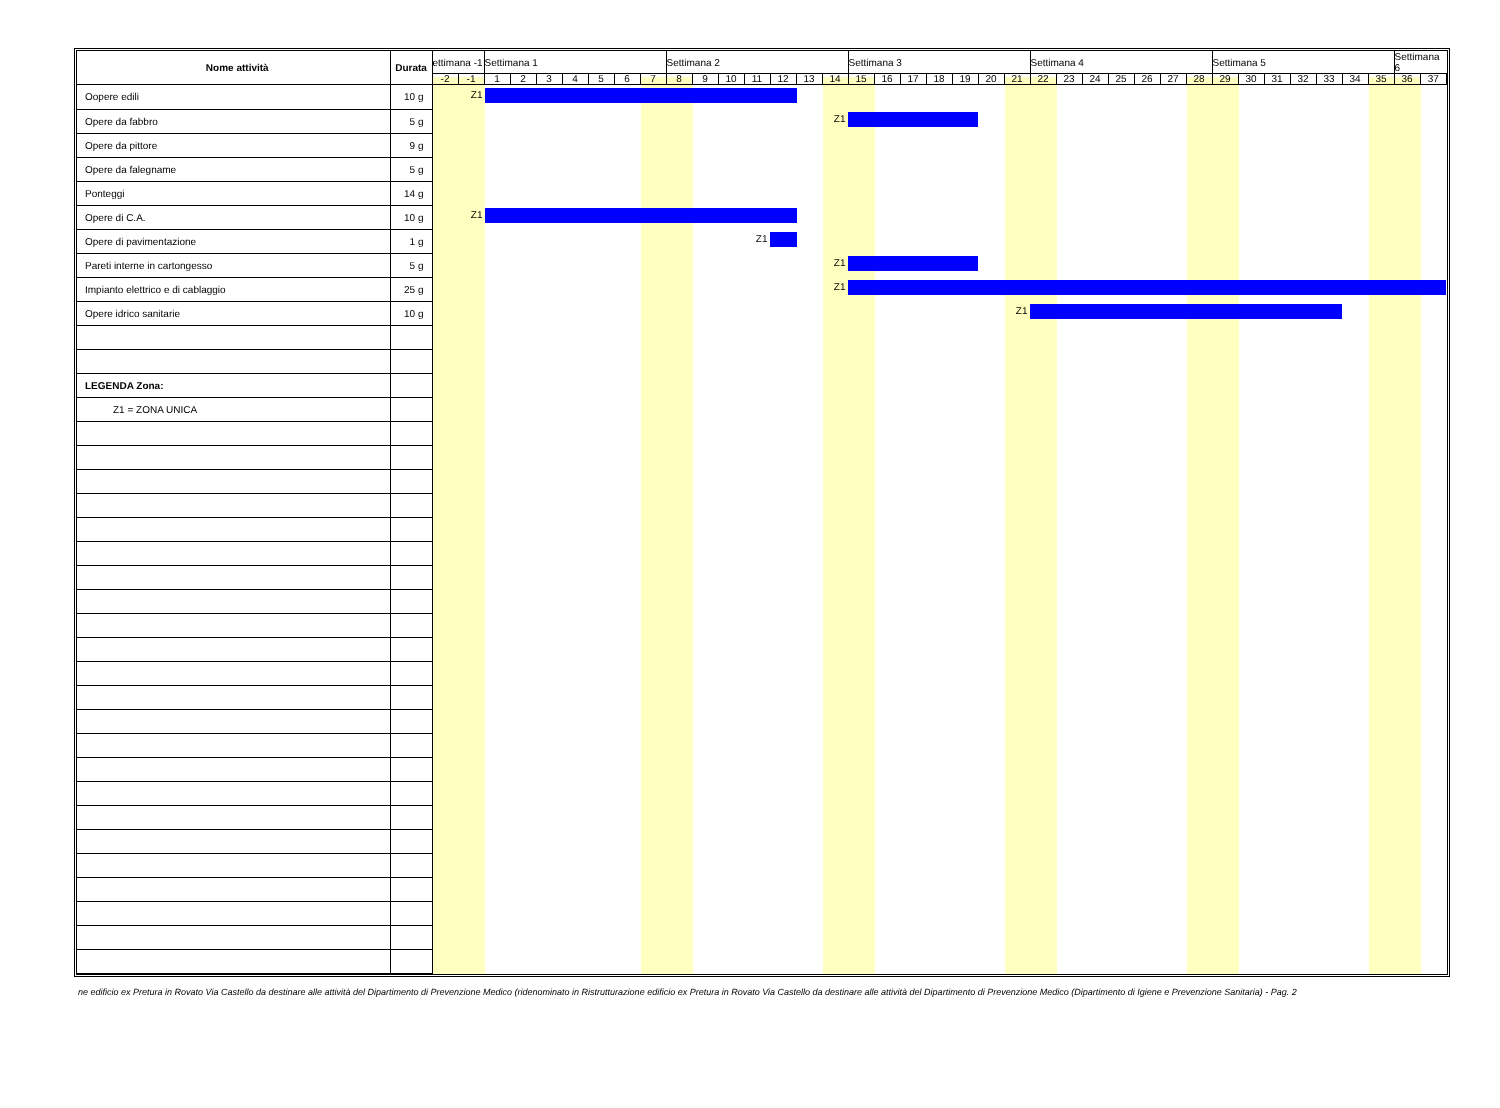| Nome attività | Durata | ettimana -1 | | Settimana 1 | | | | | | | Settimana 2 | | | | | | | Settimana 3 | | | | | | | Settimana 4 | | | | | | | Settimana 5 | | | | | | | Settimana 6 | |
| --- | --- | --- | --- | --- | --- | --- | --- | --- | --- | --- | --- | --- | --- | --- | --- | --- | --- | --- | --- | --- | --- | --- | --- | --- | --- | --- | --- | --- | --- | --- | --- | --- | --- | --- | --- | --- | --- | --- | --- | --- |
| | | -2 | -1 | 1 | 2 | 3 | 4 | 5 | 6 | 7 | 8 | 9 | 10 | 11 | 12 | 13 | 14 | 15 | 16 | 17 | 18 | 19 | 20 | 21 | 22 | 23 | 24 | 25 | 26 | 27 | 28 | 29 | 30 | 31 | 32 | 33 | 34 | 35 | 36 | 37 |
| Oopere edili | 10 g | Z1 | | | | | | | | | | | | | | | | | | | | | | | | | | | | | | | | | | | | | | |
| Opere da fabbro | 5 g | Z1 | | | | | | | | | | | | | | | | | | | | | | | | | | | | | | | | | | | | | | |
| Opere da pittore | 9 g | | | | | | | | | | | | | | | | | | | | | | | | | | | | | | | | | | | | | | | |
| Opere da falegname | 5 g | | | | | | | | | | | | | | | | | | | | | | | | | | | | | | | | | | | | | | | |
| Ponteggi | 14 g | | | | | | | | | | | | | | | | | | | | | | | | | | | | | | | | | | | | | | | |
| Opere di C.A. | 10 g | Z1 | | | | | | | | | | | | | | | | | | | | | | | | | | | | | | | | | | | | | | |
| Opere di pavimentazione | 1 g | Z1 | | | | | | | | | | | | | | | | | | | | | | | | | | | | | | | | | | | | | | |
| Pareti interne in cartongesso | 5 g | Z1 | | | | | | | | | | | | | | | | | | | | | | | | | | | | | | | | | | | | | | |
| Impianto elettrico e di cablaggio | 25 g | Z1 | | | | | | | | | | | | | | | | | | | | | | | | | | | | | | | | | | | | | | |
| Opere idrico sanitarie | 10 g | Z1 | | | | | | | | | | | | | | | | | | | | | | | | | | | | | | | | | | | | | | |
| LEGENDA Zona: | | | | | | | | | | | | | | | | | | | | | | | | | | | | | | | | | | | | | | | | |
| Z1 = ZONA UNICA | | | | | | | | | | | | | | | | | | | | | | | | | | | | | | | | | | | | | | | | |
ne edificio ex Pretura in Rovato Via Castello da destinare alle attività del Dipartimento di Prevenzione Medico (ridenominato in Ristrutturazione edificio ex Pretura in Rovato Via Castello da destinare alle attività del Dipartimento di Prevenzione Medico (Dipartimento di Igiene e Prevenzione Sanitaria) - Pag. 2